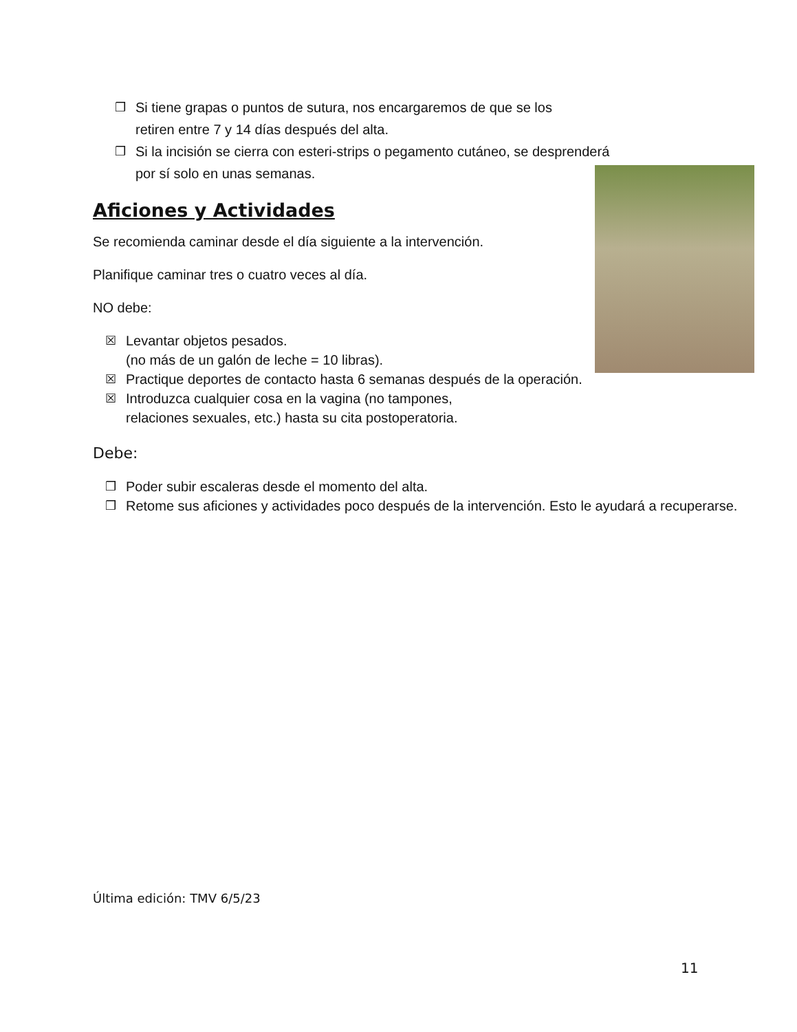❒ Si tiene grapas o puntos de sutura, nos encargaremos de que se los
retiren entre 7 y 14 días después del alta.
❒ Si la incisión se cierra con esteri-strips o pegamento cutáneo, se desprenderá
por sí solo en unas semanas.
Aficiones y Actividades
Se recomienda caminar desde el día siguiente a la intervención.
Planifique caminar tres o cuatro veces al día.
NO debe:
☒ Levantar objetos pesados.
(no más de un galón de leche = 10 libras).
☒ Practique deportes de contacto hasta 6 semanas después de la operación.
☒ Introduzca cualquier cosa en la vagina (no tampones,
relaciones sexuales, etc.) hasta su cita postoperatoria.
Debe:
❒ Poder subir escaleras desde el momento del alta.
❒ Retome sus aficiones y actividades poco después de la intervención. Esto le ayudará a recuperarse.
Última edición: TMV 6/5/23
11